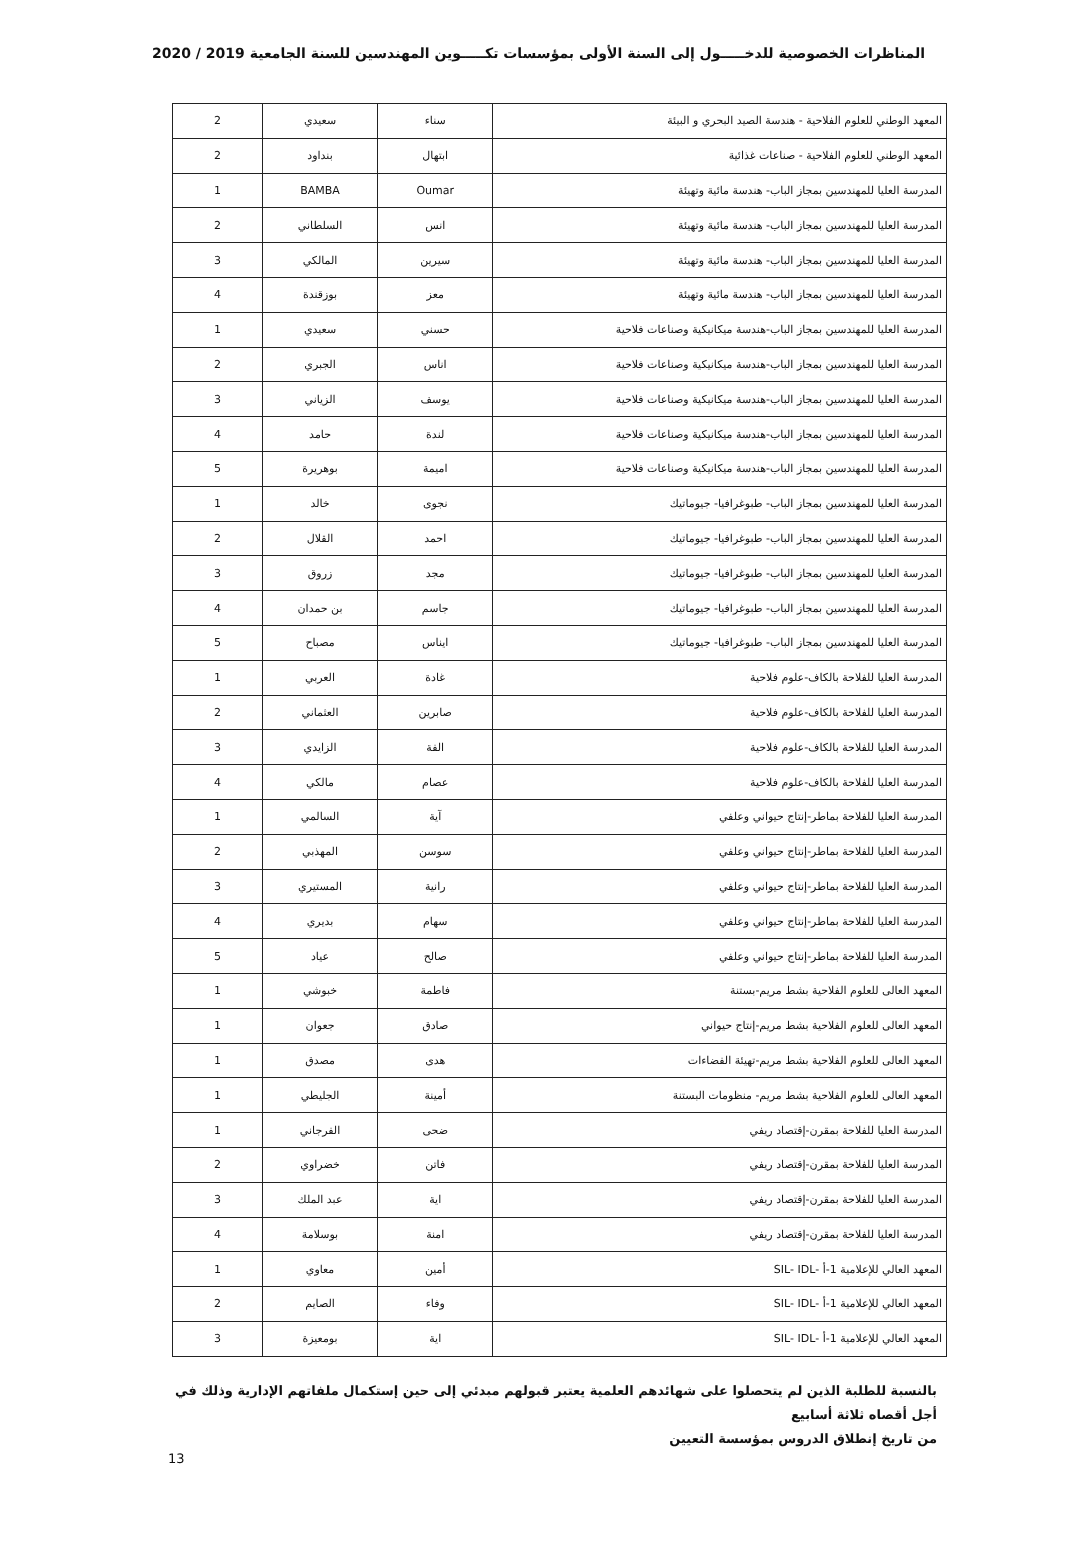المناظرات الخصوصية للدخـــــول إلى السنة الأولى بمؤسسات تكـــــوين المهندسين للسنة الجامعية 2019 / 2020
| المعهد الوطني للعلوم الفلاحية - هندسة الصيد البحري و البيئة | سناء | سعيدي | 2 |
| المعهد الوطني للعلوم الفلاحية - صناعات غذائية | ابتهال | بنداود | 2 |
| المدرسة العليا للمهندسين بمجاز الباب- هندسة مائية وتهيئة | Oumar | BAMBA | 1 |
| المدرسة العليا للمهندسين بمجاز الباب- هندسة مائية وتهيئة | انس | السلطاني | 2 |
| المدرسة العليا للمهندسين بمجاز الباب- هندسة مائية وتهيئة | سيرين | المالكي | 3 |
| المدرسة العليا للمهندسين بمجاز الباب- هندسة مائية وتهيئة | معز | بوزقندة | 4 |
| المدرسة العليا للمهندسين بمجاز الباب-هندسة ميكانيكية وصناعات فلاحية | حسني | سعيدي | 1 |
| المدرسة العليا للمهندسين بمجاز الباب-هندسة ميكانيكية وصناعات فلاحية | اناس | الجبري | 2 |
| المدرسة العليا للمهندسين بمجاز الباب-هندسة ميكانيكية وصناعات فلاحية | يوسف | الزياني | 3 |
| المدرسة العليا للمهندسين بمجاز الباب-هندسة ميكانيكية وصناعات فلاحية | لندة | حامد | 4 |
| المدرسة العليا للمهندسين بمجاز الباب-هندسة ميكانيكية وصناعات فلاحية | اميمة | بوهريرة | 5 |
| المدرسة العليا للمهندسين بمجاز الباب- طبوغرافيا- جيوماتيك | نجوى | خالد | 1 |
| المدرسة العليا للمهندسين بمجاز الباب- طبوغرافيا- جيوماتيك | احمد | القلال | 2 |
| المدرسة العليا للمهندسين بمجاز الباب- طبوغرافيا- جيوماتيك | مجد | زروق | 3 |
| المدرسة العليا للمهندسين بمجاز الباب- طبوغرافيا- جيوماتيك | جاسم | بن حمدان | 4 |
| المدرسة العليا للمهندسين بمجاز الباب- طبوغرافيا- جيوماتيك | ايناس | مصباح | 5 |
| المدرسة العليا للفلاحة بالكاف-علوم فلاحية | غادة | العربي | 1 |
| المدرسة العليا للفلاحة بالكاف-علوم فلاحية | صابرين | العثماني | 2 |
| المدرسة العليا للفلاحة بالكاف-علوم فلاحية | الفة | الزايدي | 3 |
| المدرسة العليا للفلاحة بالكاف-علوم فلاحية | عصام | مالكي | 4 |
| المدرسة العليا للفلاحة بماطر-إنتاج حيواني وعلفي | آية | السالمي | 1 |
| المدرسة العليا للفلاحة بماطر-إنتاج حيواني وعلفي | سوسن | المهذبي | 2 |
| المدرسة العليا للفلاحة بماطر-إنتاج حيواني وعلفي | رانية | المستيري | 3 |
| المدرسة العليا للفلاحة بماطر-إنتاج حيواني وعلفي | سهام | بديري | 4 |
| المدرسة العليا للفلاحة بماطر-إنتاج حيواني وعلفي | صالح | عياد | 5 |
| المعهد العالى للعلوم الفلاحية بشط مريم-بستنة | فاطمة | خبوشي | 1 |
| المعهد العالى للعلوم الفلاحية بشط مريم-إنتاج حيواني | صادق | جعوان | 1 |
| المعهد العالى للعلوم الفلاحية بشط مريم-تهيئة الفضاءات | هدى | مصدق | 1 |
| المعهد العالى للعلوم الفلاحية بشط مريم- منظومات البستنة | أمينة | الجليطي | 1 |
| المدرسة العليا للفلاحة بمقرن-إقتصاد ريفي | ضحى | الفرجاني | 1 |
| المدرسة العليا للفلاحة بمقرن-إقتصاد ريفي | فاتن | خضراوي | 2 |
| المدرسة العليا للفلاحة بمقرن-إقتصاد ريفي | اية | عبد الملك | 3 |
| المدرسة العليا للفلاحة بمقرن-إقتصاد ريفي | امنة | بوسلامة | 4 |
| المعهد العالي للإعلامية 1-أ -SIL- IDL | أمين | معاوي | 1 |
| المعهد العالي للإعلامية 1-أ -SIL- IDL | وفاء | الصايم | 2 |
| المعهد العالي للإعلامية 1-أ -SIL- IDL | اية | بومعيزة | 3 |
بالنسبة للطلبة الذين لم يتحصلوا على شهائدهم العلمية يعتبر قبولهم مبدئي إلى حين إستكمال ملفاتهم الإدارية وذلك في أجل أقصاه ثلاثة أسابيع
من تاريخ إنطلاق الدروس بمؤسسة التعيين
13